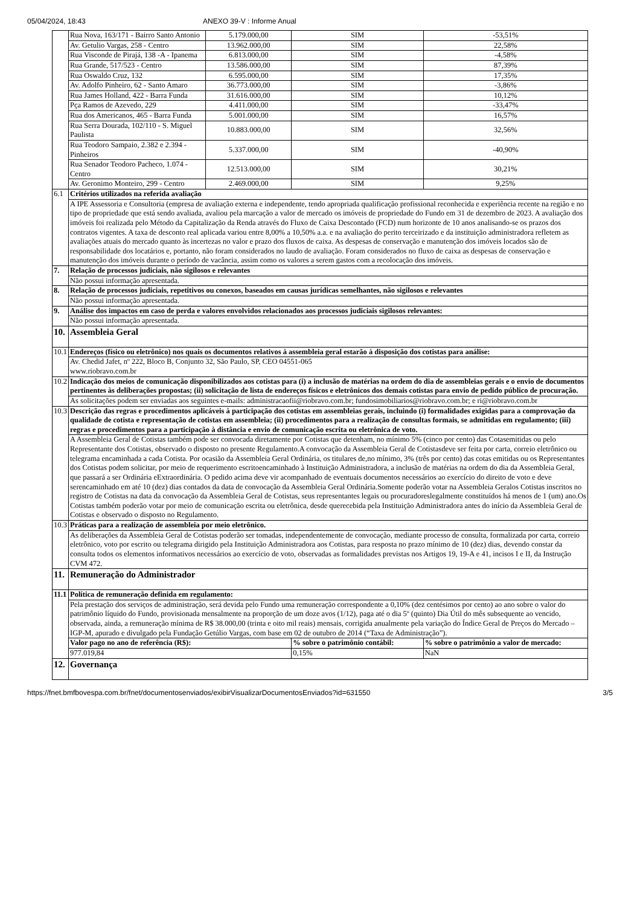05/04/2024, 18:43 ANEXO 39-V : Informe Anual
| | Rua Nova, 163/171 - Bairro Santo Antonio | 5.179.000,00 | SIM | -53,51% |
| | Av. Getulio Vargas, 258 - Centro | 13.962.000,00 | SIM | 22,58% |
| | Rua Visconde de Pirajá, 138 -A - Ipanema | 6.813.000,00 | SIM | -4,58% |
| | Rua Grande, 517/523 - Centro | 13.586.000,00 | SIM | 87,39% |
| | Rua Oswaldo Cruz, 132 | 6.595.000,00 | SIM | 17,35% |
| | Av. Adolfo Pinheiro, 62 - Santo Amaro | 36.773.000,00 | SIM | -3,86% |
| | Rua James Holland, 422 - Barra Funda | 31.616.000,00 | SIM | 10,12% |
| | Pça Ramos de Azevedo, 229 | 4.411.000,00 | SIM | -33,47% |
| | Rua dos Americanos, 465 - Barra Funda | 5.001.000,00 | SIM | 16,57% |
| | Rua Serra Dourada, 102/110 - S. Miguel Paulista | 10.883.000,00 | SIM | 32,56% |
| | Rua Teodoro Sampaio, 2.382 e 2.394 - Pinheiros | 5.337.000,00 | SIM | -40,90% |
| | Rua Senador Teodoro Pacheco, 1.074 - Centro | 12.513.000,00 | SIM | 30,21% |
| | Av. Geronimo Monteiro, 299 - Centro | 2.469.000,00 | SIM | 9,25% |
| 6.1 | Critérios utilizados na referida avaliação | | | |
| | A IPE Assessoria e Consultoria (empresa de avaliação externa e independente, tendo apropriada qualificação profissional reconhecida e experiência recente na região e no tipo de propriedade que está sendo avaliada, avaliou pela marcação a valor de mercado os imóveis de propriedade do Fundo em 31 de dezembro de 2023. A avaliação dos imóveis foi realizada pelo Método da Capitalização da Renda através do Fluxo de Caixa Descontado (FCD) num horizonte de 10 anos analisando-se os prazos dos contratos vigentes. A taxa de desconto real aplicada variou entre 8,00% a 10,50% a.a. e na avaliação do perito terceirizado e da instituição administradora refletem as avaliações atuais do mercado quanto às incertezas no valor e prazo dos fluxos de caixa. As despesas de conservação e manutenção dos imóveis locados são de responsabilidade dos locatários e, portanto, não foram considerados no laudo de avaliação. Foram considerados no fluxo de caixa as despesas de conservação e manutenção dos imóveis durante o período de vacância, assim como os valores a serem gastos com a recolocação dos imóveis. | | | |
| 7. | Relação de processos judiciais, não sigilosos e relevantes | | | |
| | Não possui informação apresentada. | | | |
| 8. | Relação de processos judiciais, repetitivos ou conexos, baseados em causas jurídicas semelhantes, não sigilosos e relevantes | | | |
| | Não possui informação apresentada. | | | |
| 9. | Análise dos impactos em caso de perda e valores envolvidos relacionados aos processos judiciais sigilosos relevantes: | | | |
| | Não possui informação apresentada. | | | |
| 10. | Assembleia Geral | | | |
| 10.1 | Endereços (físico ou eletrônico) nos quais os documentos relativos à assembleia geral estarão à disposição dos cotistas para análise: | | | |
| | Av. Chedid Jafet, nº 222, Bloco B, Conjunto 32, São Paulo, SP, CEO 04551-065 www.riobravo.com.br | | | |
| 10.2 | Indicação dos meios de comunicação disponibilizados aos cotistas para (i) a inclusão de matérias na ordem do dia de assembleias gerais e o envio de documentos pertinentes às deliberações propostas; (ii) solicitação de lista de endereços físicos e eletrônicos dos demais cotistas para envio de pedido público de procuração. | | | |
| | As solicitações podem ser enviadas aos seguintes e-mails: administracaofii@riobravo.com.br; fundosimobiliarios@riobravo.com.br; e ri@riobravo.com.br | | | |
| 10.3 | Descrição das regras e procedimentos aplicáveis à participação dos cotistas em assembleias gerais, incluindo (i) formalidades exigidas para a comprovação da qualidade de cotista e representação de cotistas em assembleia; (ii) procedimentos para a realização de consultas formais, se admitidas em regulamento; (iii) regras e procedimentos para a participação à distância e envio de comunicação escrita ou eletrônica de voto. | | | |
| | A Assembleia Geral de Cotistas também pode ser convocada diretamente por Cotistas que detenham, no mínimo 5% (cinco por cento) das Cotasemitidas ou pelo Representante dos Cotistas, observado o disposto no presente Regulamento.A convocação da Assembleia Geral de Cotistasdeve ser feita por carta, correio eletrônico ou telegrama encaminhada a cada Cotista. Por ocasião da Assembleia Geral Ordinária, os titulares de,no mínimo, 3% (três por cento) das cotas emitidas ou os Representantes dos Cotistas podem solicitar, por meio de requerimento escritoencaminhado à Instituição Administradora, a inclusão de matérias na ordem do dia da Assembleia Geral, que passará a ser Ordinária eExtraordinária. O pedido acima deve vir acompanhado de eventuais documentos necessários ao exercício do direito de voto e deve serencaminhado em até 10 (dez) dias contados da data de convocação da Assembleia Geral Ordinária.Somente poderão votar na Assembleia Geralos Cotistas inscritos no registro de Cotistas na data da convocação da Assembleia Geral de Cotistas, seus representantes legais ou procuradoreslegalmente constituídos há menos de 1 (um) ano.Os Cotistas também poderão votar por meio de comunicação escrita ou eletrônica, desde querecebida pela Instituição Administradora antes do início da Assembleia Geral de Cotistas e observado o disposto no Regulamento. | | | |
| 10.3 | Práticas para a realização de assembleia por meio eletrônico. | | | |
| | As deliberações da Assembleia Geral de Cotistas poderão ser tomadas, independentemente de convocação, mediante processo de consulta, formalizada por carta, correio eletrônico, voto por escrito ou telegrama dirigido pela Instituição Administradora aos Cotistas, para resposta no prazo mínimo de 10 (dez) dias, devendo constar da consulta todos os elementos informativos necessários ao exercício de voto, observadas as formalidades previstas nos Artigos 19, 19-A e 41, incisos I e II, da Instrução CVM 472. | | | |
| 11. | Remuneração do Administrador | | | |
| 11.1 | Política de remuneração definida em regulamento: | | | |
| | Pela prestação dos serviços de administração, será devida pelo Fundo uma remuneração correspondente a 0,10% (dez centésimos por cento) ao ano sobre o valor do patrimônio líquido do Fundo, provisionada mensalmente na proporção de um doze avos (1/12), paga até o dia 5º (quinto) Dia Útil do mês subsequente ao vencido, observada, ainda, a remuneração mínima de R$ 38.000,00 (trinta e oito mil reais) mensais, corrigida anualmente pela variação do Índice Geral de Preços do Mercado – IGP-M, apurado e divulgado pela Fundação Getúlio Vargas, com base em 02 de outubro de 2014 (“Taxa de Administração”). | | | |
| | Valor pago no ano de referência (R$): | | % sobre o patrimônio contábil: | % sobre o patrimônio a valor de mercado: |
| | 977.019,84 | | 0,15% | NaN |
| 12. | Governança | | | |
https://fnet.bmfbovespa.com.br/fnet/documentosenviados/exibirVisualizarDocumentosEnviados?id=631550 3/5